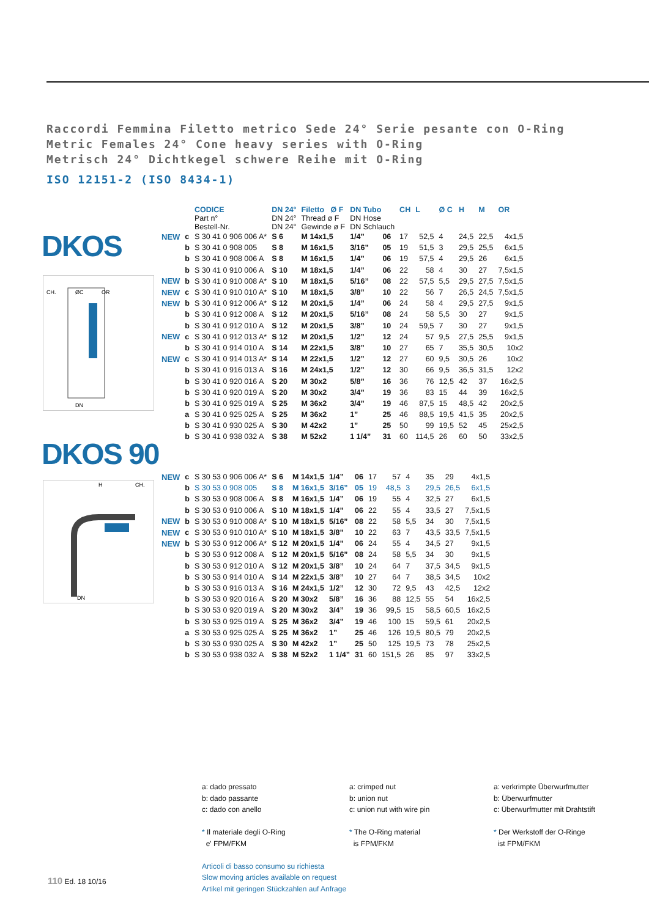Raccordi Femmina Filetto metrico Sede 24° Serie pesante con O-Ring
Metric Females 24° Cone heavy series with O-Ring
Metrisch 24° Dichtkegel schwere Reihe mit O-Ring
ISO 12151-2 (ISO 8434-1)
DKOS
CH.
ØC
OR
DN
DKOS 90
H
CH.
DN
| | | CODICE Part n° Bestell-Nr. | DN 24° DN 24° DN 24° | Filetto Ø F Thread ø F Gewinde ø F | DN Tubo DN Hose DN Schlauch | | CH | L | Ø C | H | M | OR |
| --- | --- | --- | --- | --- | --- | --- | --- | --- | --- | --- | --- | --- |
| NEW | c | S 30 41 0 906 006 A* | S 6 | M 14x1,5 | 1/4” | 06 | 17 | 52,5 | 4 | 24,5 | 22,5 | 4x1,5 |
| | b | S 30 41 0 908 005 | S 8 | M 16x1,5 | 3/16” | 05 | 19 | 51,5 | 3 | 29,5 | 25,5 | 6x1,5 |
| | b | S 30 41 0 908 006 A | S 8 | M 16x1,5 | 1/4” | 06 | 19 | 57,5 | 4 | 29,5 | 26 | 6x1,5 |
| | b | S 30 41 0 910 006 A | S 10 | M 18x1,5 | 1/4” | 06 | 22 | 58 | 4 | 30 | 27 | 7,5x1,5 |
| NEW | b | S 30 41 0 910 008 A* | S 10 | M 18x1,5 | 5/16” | 08 | 22 | 57,5 | 5,5 | 29,5 | 27,5 | 7,5x1,5 |
| NEW | c | S 30 41 0 910 010 A* | S 10 | M 18x1,5 | 3/8” | 10 | 22 | 56 | 7 | 26,5 | 24,5 | 7,5x1,5 |
| NEW | b | S 30 41 0 912 006 A* | S 12 | M 20x1,5 | 1/4” | 06 | 24 | 58 | 4 | 29,5 | 27,5 | 9x1,5 |
| | b | S 30 41 0 912 008 A | S 12 | M 20x1,5 | 5/16” | 08 | 24 | 58 | 5,5 | 30 | 27 | 9x1,5 |
| | b | S 30 41 0 912 010 A | S 12 | M 20x1,5 | 3/8” | 10 | 24 | 59,5 | 7 | 30 | 27 | 9x1,5 |
| NEW | c | S 30 41 0 912 013 A* | S 12 | M 20x1,5 | 1/2” | 12 | 24 | 57 | 9,5 | 27,5 | 25,5 | 9x1,5 |
| | b | S 30 41 0 914 010 A | S 14 | M 22x1,5 | 3/8” | 10 | 27 | 65 | 7 | 35,5 | 30,5 | 10x2 |
| NEW | c | S 30 41 0 914 013 A* | S 14 | M 22x1,5 | 1/2” | 12 | 27 | 60 | 9,5 | 30,5 | 26 | 10x2 |
| | b | S 30 41 0 916 013 A | S 16 | M 24x1,5 | 1/2” | 12 | 30 | 66 | 9,5 | 36,5 | 31,5 | 12x2 |
| | b | S 30 41 0 920 016 A | S 20 | M 30x2 | 5/8” | 16 | 36 | 76 | 12,5 | 42 | 37 | 16x2,5 |
| | b | S 30 41 0 920 019 A | S 20 | M 30x2 | 3/4” | 19 | 36 | 83 | 15 | 44 | 39 | 16x2,5 |
| | b | S 30 41 0 925 019 A | S 25 | M 36x2 | 3/4” | 19 | 46 | 87,5 | 15 | 48,5 | 42 | 20x2,5 |
| | a | S 30 41 0 925 025 A | S 25 | M 36x2 | 1” | 25 | 46 | 88,5 | 19,5 | 41,5 | 35 | 20x2,5 |
| | b | S 30 41 0 930 025 A | S 30 | M 42x2 | 1” | 25 | 50 | 99 | 19,5 | 52 | 45 | 25x2,5 |
| | b | S 30 41 0 938 032 A | S 38 | M 52x2 | 1 1/4” | 31 | 60 | 114,5 | 26 | 60 | 50 | 33x2,5 |
| NEW | c | S 30 53 0 906 006 A* | S 6 | M 14x1,5 | 1/4” | 06 | 17 | 57 | 4 | 35 | 29 | 4x1,5 |
| | b | S 30 53 0 908 005 | S 8 | M 16x1,5 | 3/16” | 05 | 19 | 48,5 | 3 | 29,5 | 26,5 | 6x1,5 |
| | b | S 30 53 0 908 006 A | S 8 | M 16x1,5 | 1/4” | 06 | 19 | 55 | 4 | 32,5 | 27 | 6x1,5 |
| | b | S 30 53 0 910 006 A | S 10 | M 18x1,5 | 1/4” | 06 | 22 | 55 | 4 | 33,5 | 27 | 7,5x1,5 |
| NEW | b | S 30 53 0 910 008 A* | S 10 | M 18x1,5 | 5/16” | 08 | 22 | 58 | 5,5 | 34 | 30 | 7,5x1,5 |
| NEW | c | S 30 53 0 910 010 A* | S 10 | M 18x1,5 | 3/8” | 10 | 22 | 63 | 7 | 43,5 | 33,5 | 7,5x1,5 |
| NEW | b | S 30 53 0 912 006 A* | S 12 | M 20x1,5 | 1/4” | 06 | 24 | 55 | 4 | 34,5 | 27 | 9x1,5 |
| | b | S 30 53 0 912 008 A | S 12 | M 20x1,5 | 5/16” | 08 | 24 | 58 | 5,5 | 34 | 30 | 9x1,5 |
| | b | S 30 53 0 912 010 A | S 12 | M 20x1,5 | 3/8” | 10 | 24 | 64 | 7 | 37,5 | 34,5 | 9x1,5 |
| | b | S 30 53 0 914 010 A | S 14 | M 22x1,5 | 3/8” | 10 | 27 | 64 | 7 | 38,5 | 34,5 | 10x2 |
| | b | S 30 53 0 916 013 A | S 16 | M 24x1,5 | 1/2” | 12 | 30 | 72 | 9,5 | 43 | 42,5 | 12x2 |
| | b | S 30 53 0 920 016 A | S 20 | M 30x2 | 5/8” | 16 | 36 | 88 | 12,5 | 55 | 54 | 16x2,5 |
| | b | S 30 53 0 920 019 A | S 20 | M 30x2 | 3/4” | 19 | 36 | 99,5 | 15 | 58,5 | 60,5 | 16x2,5 |
| | b | S 30 53 0 925 019 A | S 25 | M 36x2 | 3/4” | 19 | 46 | 100 | 15 | 59,5 | 61 | 20x2,5 |
| | a | S 30 53 0 925 025 A | S 25 | M 36x2 | 1” | 25 | 46 | 126 | 19,5 | 80,5 | 79 | 20x2,5 |
| | b | S 30 53 0 930 025 A | S 30 | M 42x2 | 1” | 25 | 50 | 125 | 19,5 | 73 | 78 | 25x2,5 |
| | b | S 30 53 0 938 032 A | S 38 | M 52x2 | 1 1/4” | 31 | 60 | 151,5 | 26 | 85 | 97 | 33x2,5 |
a: dado pressato
b: dado passante
c: dado con anello
* Il materiale degli O-Ring
e' FPM/FKM
Articoli di basso consumo su richiesta
Slow moving articles available on request
Artikel mit geringen Stückzahlen auf Anfrage
a: crimped nut
b: union nut
c: union nut with wire pin
* The O-Ring material
is FPM/FKM
a: verkrimpte Überwurfmutter
b: Überwurfmutter
c: Überwurfmutter mit Drahtstift
* Der Werkstoff der O-Ringe
ist FPM/FKM
110 Ed. 18 10/16